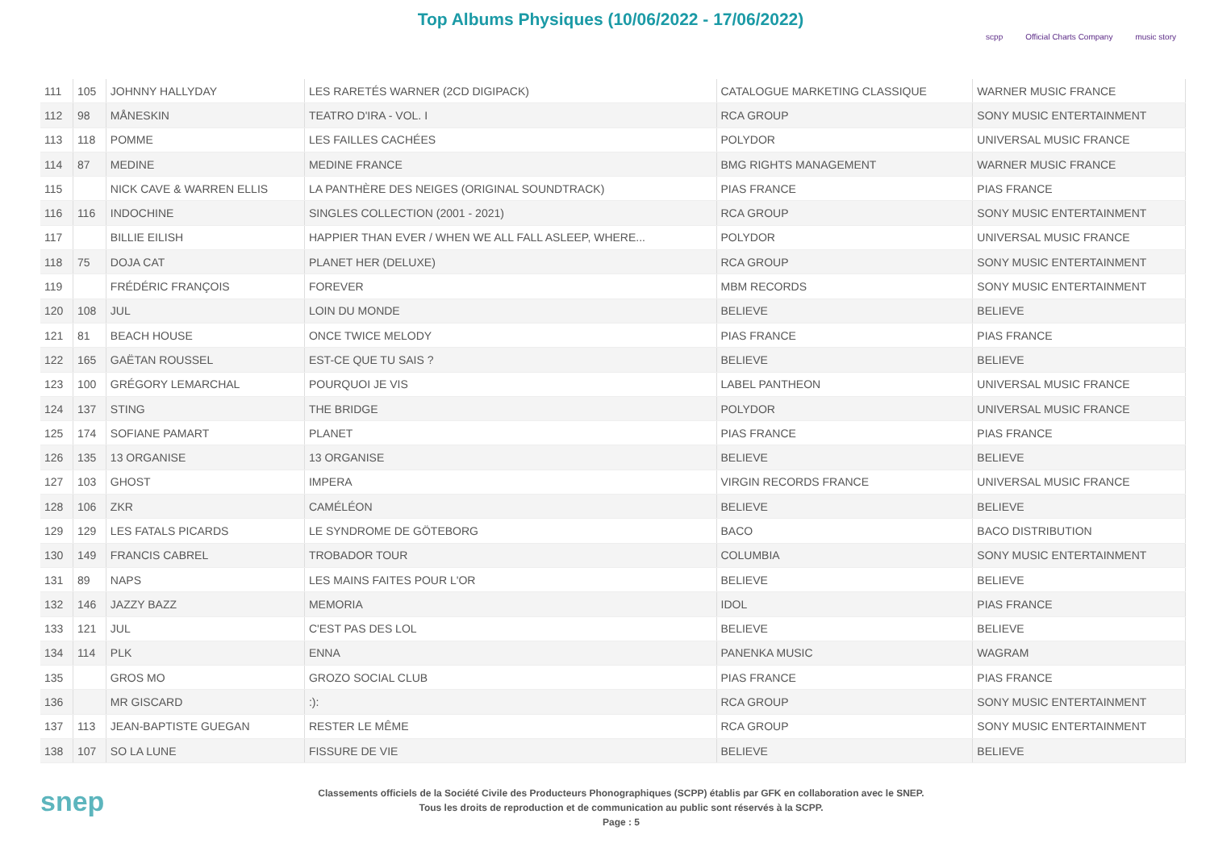Top Albums Physiques (10/06/2022 - 17/06/2022)
scpp Official Charts Company music story
| 111 | 105 | JOHNNY HALLYDAY | LES RARETÉS WARNER (2CD DIGIPACK) | CATALOGUE MARKETING CLASSIQUE | WARNER MUSIC FRANCE |
| 112 | 98 | MÅNESKIN | TEATRO D'IRA - VOL. I | RCA GROUP | SONY MUSIC ENTERTAINMENT |
| 113 | 118 | POMME | LES FAILLES CACHÉES | POLYDOR | UNIVERSAL MUSIC FRANCE |
| 114 | 87 | MEDINE | MEDINE FRANCE | BMG RIGHTS MANAGEMENT | WARNER MUSIC FRANCE |
| 115 | | NICK CAVE & WARREN ELLIS | LA PANTHÈRE DES NEIGES (ORIGINAL SOUNDTRACK) | PIAS FRANCE | PIAS FRANCE |
| 116 | 116 | INDOCHINE | SINGLES COLLECTION (2001 - 2021) | RCA GROUP | SONY MUSIC ENTERTAINMENT |
| 117 | | BILLIE EILISH | HAPPIER THAN EVER / WHEN WE ALL FALL ASLEEP, WHERE... | POLYDOR | UNIVERSAL MUSIC FRANCE |
| 118 | 75 | DOJA CAT | PLANET HER (DELUXE) | RCA GROUP | SONY MUSIC ENTERTAINMENT |
| 119 | | FRÉDÉRIC FRANÇOIS | FOREVER | MBM RECORDS | SONY MUSIC ENTERTAINMENT |
| 120 | 108 | JUL | LOIN DU MONDE | BELIEVE | BELIEVE |
| 121 | 81 | BEACH HOUSE | ONCE TWICE MELODY | PIAS FRANCE | PIAS FRANCE |
| 122 | 165 | GAËTAN ROUSSEL | EST-CE QUE TU SAIS ? | BELIEVE | BELIEVE |
| 123 | 100 | GRÉGORY LEMARCHAL | POURQUOI JE VIS | LABEL PANTHEON | UNIVERSAL MUSIC FRANCE |
| 124 | 137 | STING | THE BRIDGE | POLYDOR | UNIVERSAL MUSIC FRANCE |
| 125 | 174 | SOFIANE PAMART | PLANET | PIAS FRANCE | PIAS FRANCE |
| 126 | 135 | 13 ORGANISE | 13 ORGANISE | BELIEVE | BELIEVE |
| 127 | 103 | GHOST | IMPERA | VIRGIN RECORDS FRANCE | UNIVERSAL MUSIC FRANCE |
| 128 | 106 | ZKR | CAMÉLÉON | BELIEVE | BELIEVE |
| 129 | 129 | LES FATALS PICARDS | LE SYNDROME DE GÖTEBORG | BACO | BACO DISTRIBUTION |
| 130 | 149 | FRANCIS CABREL | TROBADOR TOUR | COLUMBIA | SONY MUSIC ENTERTAINMENT |
| 131 | 89 | NAPS | LES MAINS FAITES POUR L'OR | BELIEVE | BELIEVE |
| 132 | 146 | JAZZY BAZZ | MEMORIA | IDOL | PIAS FRANCE |
| 133 | 121 | JUL | C'EST PAS DES LOL | BELIEVE | BELIEVE |
| 134 | 114 | PLK | ENNA | PANENKA MUSIC | WAGRAM |
| 135 | | GROS MO | GROZO SOCIAL CLUB | PIAS FRANCE | PIAS FRANCE |
| 136 | | MR GISCARD | :): | RCA GROUP | SONY MUSIC ENTERTAINMENT |
| 137 | 113 | JEAN-BAPTISTE GUEGAN | RESTER LE MÊME | RCA GROUP | SONY MUSIC ENTERTAINMENT |
| 138 | 107 | SO LA LUNE | FISSURE DE VIE | BELIEVE | BELIEVE |
snep
Classements officiels de la Société Civile des Producteurs Phonographiques (SCPP) établis par GFK en collaboration avec le SNEP.
Tous les droits de reproduction et de communication au public sont réservés à la SCPP.
Page : 5